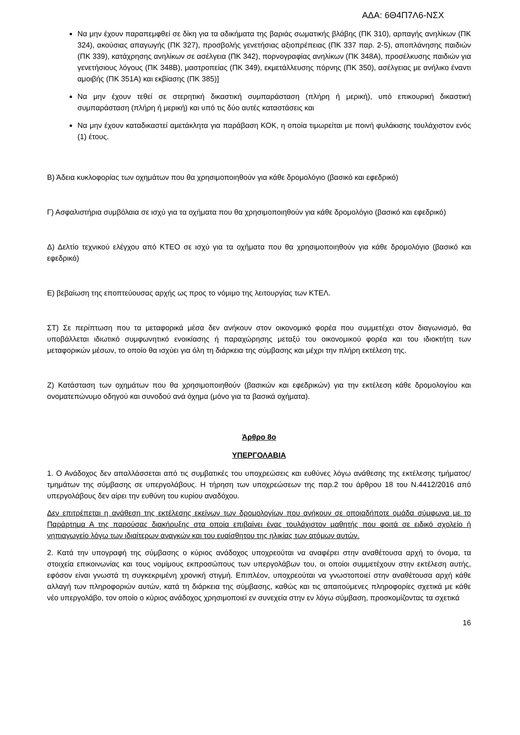ΑΔΑ: 6Θ4Π7Λ6-ΝΣΧ
Να μην έχουν παραπεμφθεί σε δίκη για τα αδικήματα της βαριάς σωματικής βλάβης (ΠΚ 310), αρπαγής ανηλίκων (ΠΚ 324), ακούσιας απαγωγής (ΠΚ 327), προσβολής γενετήσιας αξιοπρέπειας (ΠΚ 337 παρ. 2-5), αποπλάνησης παιδιών (ΠΚ 339), κατάχρησης ανηλίκων σε ασέλγεια (ΠΚ 342), πορνογραφίας ανηλίκων (ΠΚ 348Α), προσέλκυσης παιδιών για γενετήσιους λόγους (ΠΚ 348Β), μαστροπείας (ΠΚ 349), εκμετάλλευσης πόρνης (ΠΚ 350), ασέλγειας με ανήλικο έναντι αμοιβής (ΠΚ 351Α) και εκβίασης (ΠΚ 385)]
Να μην έχουν τεθεί σε στερητική δικαστική συμπαράσταση (πλήρη ή μερική), υπό επικουρική δικαστική συμπαράσταση (πλήρη ή μερική) και υπό τις δύο αυτές καταστάσεις και
Να μην έχουν καταδικαστεί αμετάκλητα για παράβαση ΚΟΚ, η οποία τιμωρείται με ποινή φυλάκισης τουλάχιστον ενός (1) έτους.
Β) Άδεια κυκλοφορίας των οχημάτων που θα χρησιμοποιηθούν για κάθε δρομολόγιο (βασικό και εφεδρικό)
Γ) Ασφαλιστήρια συμβόλαια σε ισχύ για τα οχήματα που θα χρησιμοποιηθούν για κάθε δρομολόγιο (βασικό και εφεδρικό)
Δ) Δελτίο τεχνικού ελέγχου από ΚΤΕΟ σε ισχύ για τα οχήματα που θα χρησιμοποιηθούν για κάθε δρομολόγιο (βασικό και εφεδρικό)
Ε) βεβαίωση της εποπτεύουσας αρχής ως προς το νόμιμο της λειτουργίας των ΚΤΕΛ.
ΣΤ) Σε περίπτωση που τα μεταφορικά μέσα δεν ανήκουν στον οικονομικό φορέα που συμμετέχει στον διαγωνισμό, θα υποβάλλεται ιδιωτικό συμφωνητικό ενοικίασης ή παραχώρησης μεταξύ του οικονομικού φορέα και του ιδιοκτήτη των μεταφορικών μέσων, το οποίο θα ισχύει για όλη τη διάρκεια της σύμβασης και μέχρι την πλήρη εκτέλεση της.
Ζ) Κατάσταση των οχημάτων που θα χρησιμοποιηθούν (βασικών και εφεδρικών) για την εκτέλεση κάθε δρομολογίου και ονοματεπώνυμο οδηγού και συνοδού ανά όχημα (μόνο για τα βασικά οχήματα).
Άρθρο 8ο
ΥΠΕΡΓΟΛΑΒΙΑ
1. Ο Ανάδοχος δεν απαλλάσσεται από τις συμβατικές του υποχρεώσεις και ευθύνες λόγω ανάθεσης της εκτέλεσης τμήματος/τμημάτων της σύμβασης σε υπεργολάβους. Η τήρηση των υποχρεώσεων της παρ.2 του άρθρου 18 του Ν.4412/2016 από υπεργολάβους δεν αίρει την ευθύνη του κυρίου αναδόχου.
Δεν επιτρέπεται η ανάθεση της εκτέλεσης εκείνων των δρομολογίων που ανήκουν σε οποιαδήποτε ομάδα σύμφωνα με το Παράρτημα Α της παρούσας διακήρυξης στα οποία επιβαίνει ένας τουλάχιστον μαθητής που φοιτά σε ειδικό σχολείο ή νηπιαγωγείο λόγω των ιδιαίτερων αναγκών και του ευαίσθητου της ηλικίας των ατόμων αυτών.
2. Κατά την υπογραφή της σύμβασης ο κύριος ανάδοχος υποχρεούται να αναφέρει στην αναθέτουσα αρχή το όνομα, τα στοιχεία επικοινωνίας και τους νομίμους εκπροσώπους των υπεργολάβων του, οι οποίοι συμμετέχουν στην εκτέλεση αυτής, εφόσον είναι γνωστά τη συγκεκριμένη χρονική στιγμή. Επιπλέον, υποχρεούται να γνωστοποιεί στην αναθέτουσα αρχή κάθε αλλαγή των πληροφοριών αυτών, κατά τη διάρκεια της σύμβασης, καθώς και τις απαιτούμενες πληροφορίες σχετικά με κάθε νέο υπεργολάβο, τον οποίο ο κύριος ανάδοχος χρησιμοποιεί εν συνεχεία στην εν λόγω σύμβαση, προσκομίζοντας τα σχετικά
16